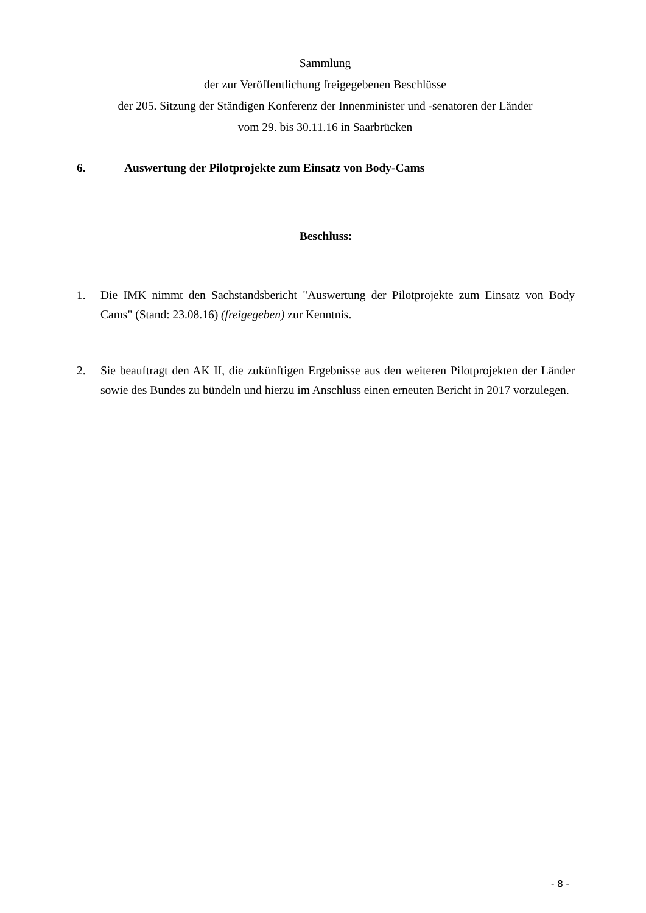Sammlung
der zur Veröffentlichung freigegebenen Beschlüsse
der 205. Sitzung der Ständigen Konferenz der Innenminister und -senatoren der Länder
vom 29. bis 30.11.16 in Saarbrücken
6. Auswertung der Pilotprojekte zum Einsatz von Body-Cams
Beschluss:
1. Die IMK nimmt den Sachstandsbericht "Auswertung der Pilotprojekte zum Einsatz von Body Cams" (Stand: 23.08.16) (freigegeben) zur Kenntnis.
2. Sie beauftragt den AK II, die zukünftigen Ergebnisse aus den weiteren Pilotprojekten der Länder sowie des Bundes zu bündeln und hierzu im Anschluss einen erneuten Bericht in 2017 vorzulegen.
- 8 -